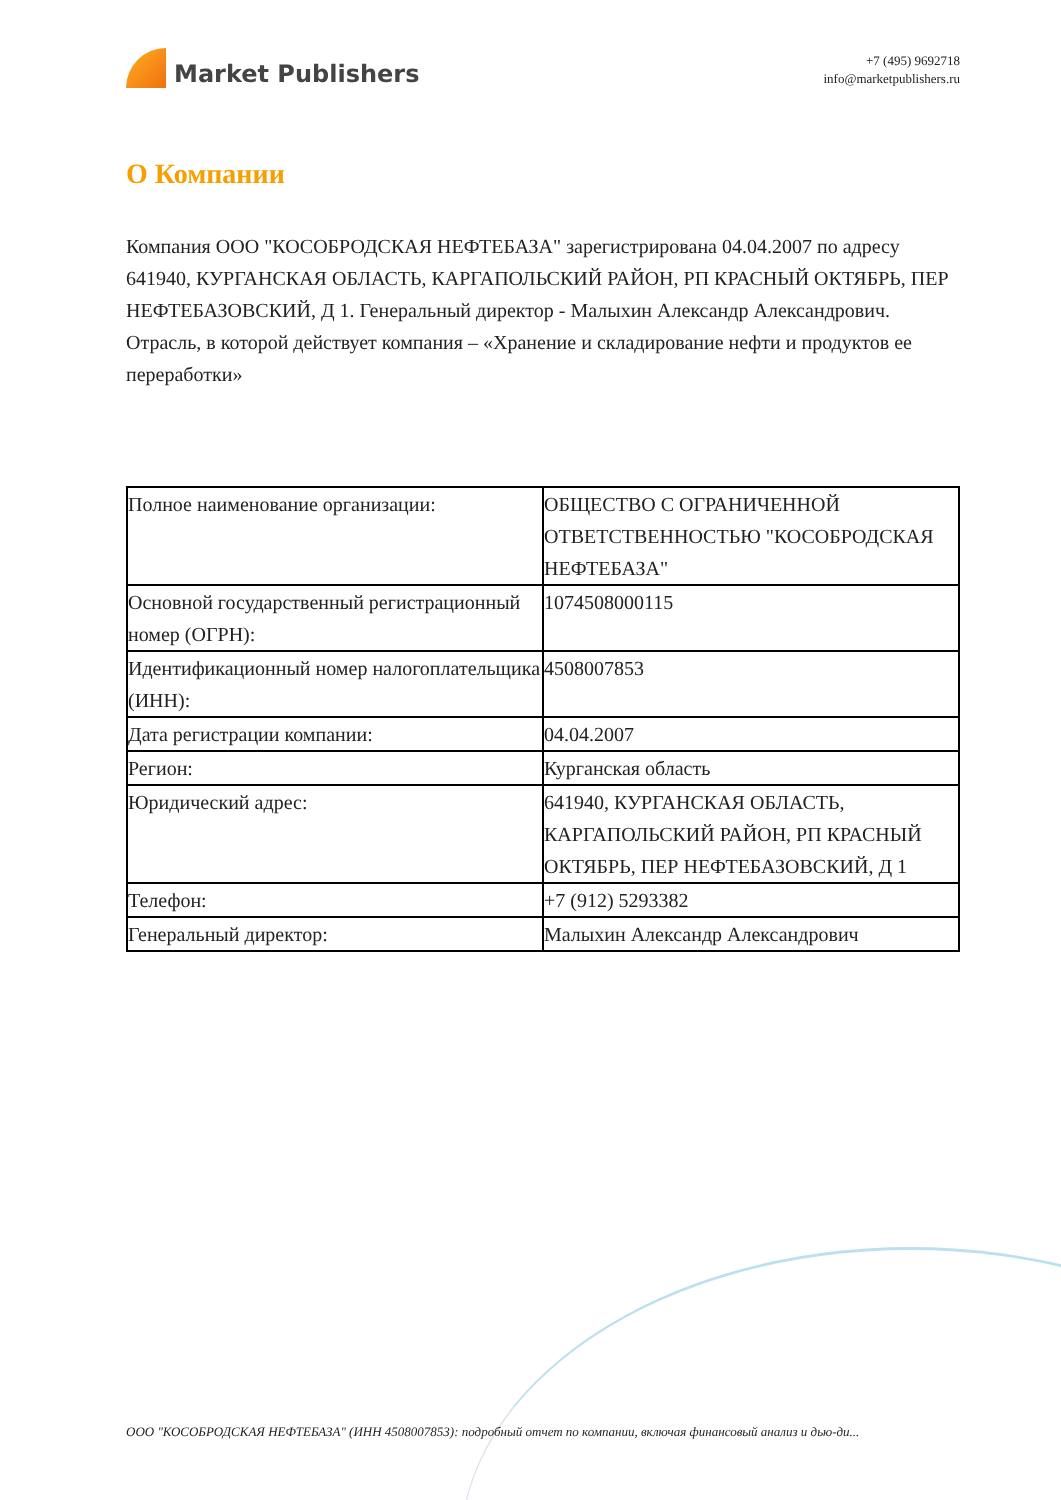Market Publishers
+7 (495) 9692718
info@marketpublishers.ru
О Компании
Компания ООО "КОСОБРОДСКАЯ НЕФТЕБАЗА" зарегистрирована 04.04.2007 по адресу 641940, КУРГАНСКАЯ ОБЛАСТЬ, КАРГАПОЛЬСКИЙ РАЙОН, РП КРАСНЫЙ ОКТЯБРЬ, ПЕР НЕФТЕБАЗОВСКИЙ, Д 1. Генеральный директор - Малыхин Александр Александрович. Отрасль, в которой действует компания – «Хранение и складирование нефти и продуктов ее переработки»
| Полное наименование организации: | ОБЩЕСТВО С ОГРАНИЧЕННОЙ ОТВЕТСТВЕННОСТЬЮ "КОСОБРОДСКАЯ НЕФТЕБАЗА" |
| Основной государственный регистрационный номер (ОГРН): | 1074508000115 |
| Идентификационный номер налогоплательщика (ИНН): | 4508007853 |
| Дата регистрации компании: | 04.04.2007 |
| Регион: | Курганская область |
| Юридический адрес: | 641940, КУРГАНСКАЯ ОБЛАСТЬ, КАРГАПОЛЬСКИЙ РАЙОН, РП КРАСНЫЙ ОКТЯБРЬ, ПЕР НЕФТЕБАЗОВСКИЙ, Д 1 |
| Телефон: | +7 (912) 5293382 |
| Генеральный директор: | Малыхин Александр Александрович |
ООО "КОСОБРОДСКАЯ НЕФТЕБАЗА" (ИНН 4508007853): подробный отчет по компании, включая финансовый анализ и дью-ди...